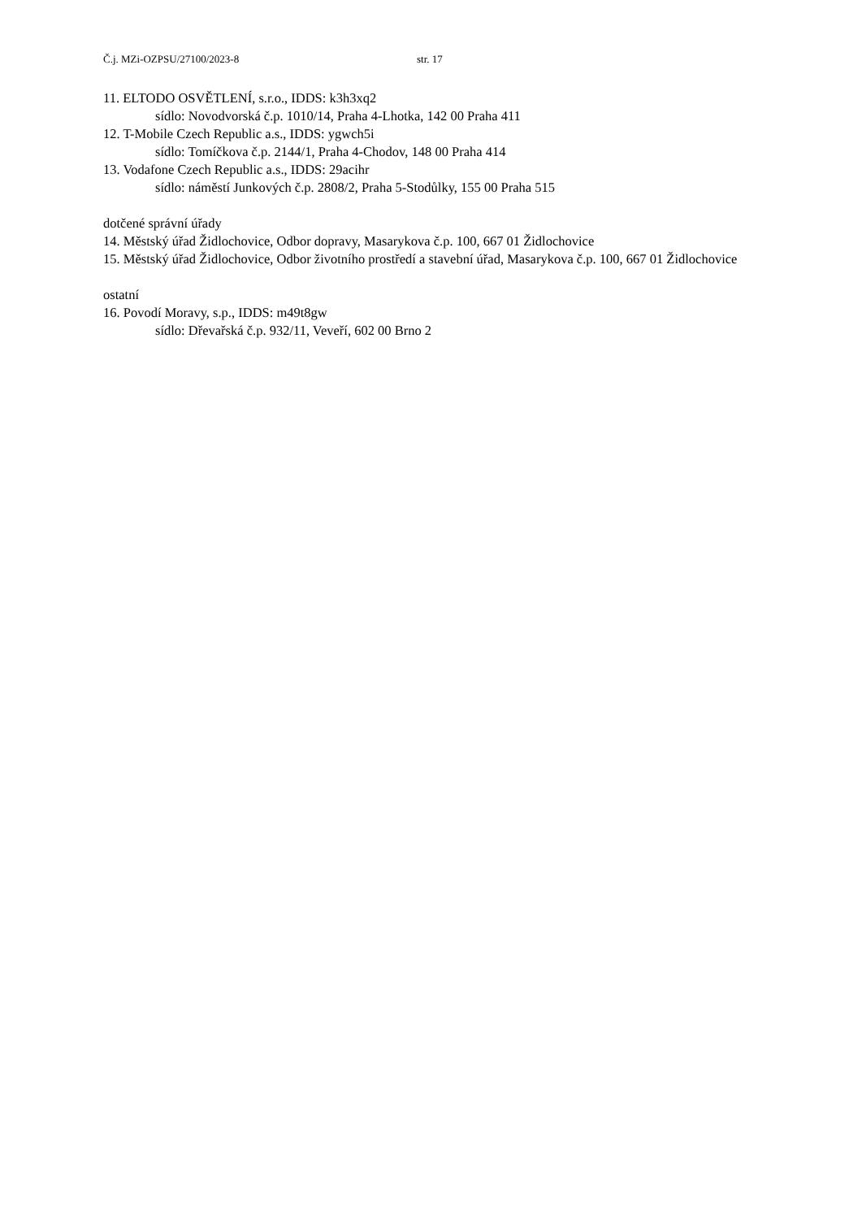Č.j. MZi-OZPSU/27100/2023-8 str. 17
11. ELTODO OSVĚTLENÍ, s.r.o., IDDS: k3h3xq2
sídlo: Novodvorská č.p. 1010/14, Praha 4-Lhotka, 142 00 Praha 411
12. T-Mobile Czech Republic a.s., IDDS: ygwch5i
sídlo: Tomíčkova č.p. 2144/1, Praha 4-Chodov, 148 00 Praha 414
13. Vodafone Czech Republic a.s., IDDS: 29acihr
sídlo: náměstí Junkových č.p. 2808/2, Praha 5-Stodůlky, 155 00 Praha 515
dotčené správní úřady
14. Městský úřad Židlochovice, Odbor dopravy, Masarykova č.p. 100, 667 01 Židlochovice
15. Městský úřad Židlochovice, Odbor životního prostředí a stavební úřad, Masarykova č.p. 100, 667 01 Židlochovice
ostatní
16. Povodí Moravy, s.p., IDDS: m49t8gw
sídlo: Dřevařská č.p. 932/11, Veveří, 602 00 Brno 2